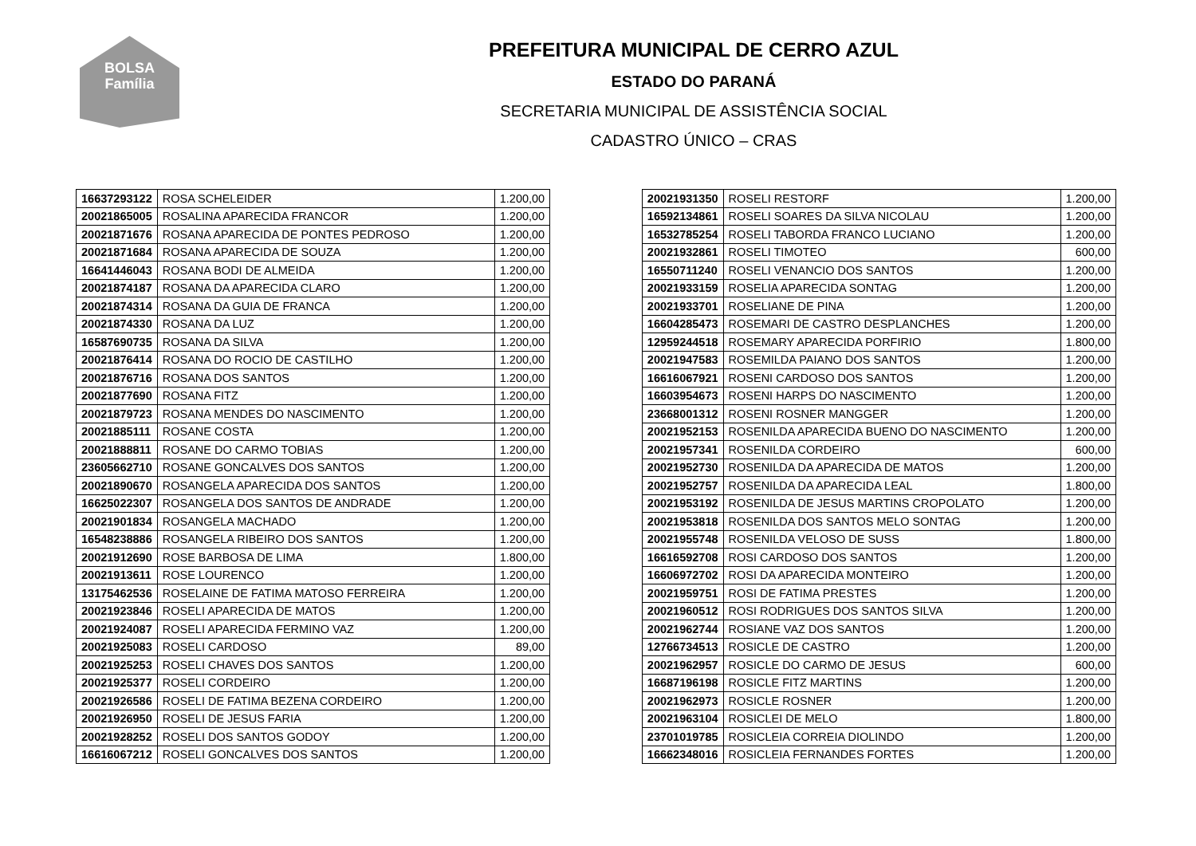BOLSA
Família
PREFEITURA MUNICIPAL DE CERRO AZUL
ESTADO DO PARANÁ
SECRETARIA MUNICIPAL DE ASSISTÊNCIA SOCIAL
CADASTRO ÚNICO – CRAS
| 16637293122 | ROSA SCHELEIDER | 1.200,00 |
| 20021865005 | ROSALINA APARECIDA FRANCOR | 1.200,00 |
| 20021871676 | ROSANA APARECIDA DE PONTES PEDROSO | 1.200,00 |
| 20021871684 | ROSANA APARECIDA DE SOUZA | 1.200,00 |
| 16641446043 | ROSANA BODI DE ALMEIDA | 1.200,00 |
| 20021874187 | ROSANA DA APARECIDA CLARO | 1.200,00 |
| 20021874314 | ROSANA DA GUIA DE FRANCA | 1.200,00 |
| 20021874330 | ROSANA DA LUZ | 1.200,00 |
| 16587690735 | ROSANA DA SILVA | 1.200,00 |
| 20021876414 | ROSANA DO ROCIO DE CASTILHO | 1.200,00 |
| 20021876716 | ROSANA DOS SANTOS | 1.200,00 |
| 20021877690 | ROSANA FITZ | 1.200,00 |
| 20021879723 | ROSANA MENDES DO NASCIMENTO | 1.200,00 |
| 20021885111 | ROSANE COSTA | 1.200,00 |
| 20021888811 | ROSANE DO CARMO TOBIAS | 1.200,00 |
| 23605662710 | ROSANE GONCALVES DOS SANTOS | 1.200,00 |
| 20021890670 | ROSANGELA APARECIDA DOS SANTOS | 1.200,00 |
| 16625022307 | ROSANGELA DOS SANTOS DE ANDRADE | 1.200,00 |
| 20021901834 | ROSANGELA MACHADO | 1.200,00 |
| 16548238886 | ROSANGELA RIBEIRO DOS SANTOS | 1.200,00 |
| 20021912690 | ROSE BARBOSA DE LIMA | 1.800,00 |
| 20021913611 | ROSE LOURENCO | 1.200,00 |
| 13175462536 | ROSELAINE DE FATIMA MATOSO FERREIRA | 1.200,00 |
| 20021923846 | ROSELI APARECIDA DE MATOS | 1.200,00 |
| 20021924087 | ROSELI APARECIDA FERMINO VAZ | 1.200,00 |
| 20021925083 | ROSELI CARDOSO | 89,00 |
| 20021925253 | ROSELI CHAVES DOS SANTOS | 1.200,00 |
| 20021925377 | ROSELI CORDEIRO | 1.200,00 |
| 20021926586 | ROSELI DE FATIMA BEZENA CORDEIRO | 1.200,00 |
| 20021926950 | ROSELI DE JESUS FARIA | 1.200,00 |
| 20021928252 | ROSELI DOS SANTOS GODOY | 1.200,00 |
| 16616067212 | ROSELI GONCALVES DOS SANTOS | 1.200,00 |
| 20021931350 | ROSELI RESTORF | 1.200,00 |
| 16592134861 | ROSELI SOARES DA SILVA NICOLAU | 1.200,00 |
| 16532785254 | ROSELI TABORDA FRANCO LUCIANO | 1.200,00 |
| 20021932861 | ROSELI TIMOTEO | 600,00 |
| 16550711240 | ROSELI VENANCIO DOS SANTOS | 1.200,00 |
| 20021933159 | ROSELIA APARECIDA SONTAG | 1.200,00 |
| 20021933701 | ROSELIANE DE PINA | 1.200,00 |
| 16604285473 | ROSEMARI DE CASTRO DESPLANCHES | 1.200,00 |
| 12959244518 | ROSEMARY APARECIDA PORFIRIO | 1.800,00 |
| 20021947583 | ROSEMILDA PAIANO DOS SANTOS | 1.200,00 |
| 16616067921 | ROSENI CARDOSO DOS SANTOS | 1.200,00 |
| 16603954673 | ROSENI HARPS DO NASCIMENTO | 1.200,00 |
| 23668001312 | ROSENI ROSNER MANGGER | 1.200,00 |
| 20021952153 | ROSENILDA APARECIDA BUENO DO NASCIMENTO | 1.200,00 |
| 20021957341 | ROSENILDA CORDEIRO | 600,00 |
| 20021952730 | ROSENILDA DA APARECIDA DE MATOS | 1.200,00 |
| 20021952757 | ROSENILDA DA APARECIDA LEAL | 1.800,00 |
| 20021953192 | ROSENILDA DE JESUS MARTINS CROPOLATO | 1.200,00 |
| 20021953818 | ROSENILDA DOS SANTOS MELO SONTAG | 1.200,00 |
| 20021955748 | ROSENILDA VELOSO DE SUSS | 1.800,00 |
| 16616592708 | ROSI CARDOSO DOS SANTOS | 1.200,00 |
| 16606972702 | ROSI DA APARECIDA MONTEIRO | 1.200,00 |
| 20021959751 | ROSI DE FATIMA PRESTES | 1.200,00 |
| 20021960512 | ROSI RODRIGUES DOS SANTOS SILVA | 1.200,00 |
| 20021962744 | ROSIANE VAZ DOS SANTOS | 1.200,00 |
| 12766734513 | ROSICLE DE CASTRO | 1.200,00 |
| 20021962957 | ROSICLE DO CARMO DE JESUS | 600,00 |
| 16687196198 | ROSICLE FITZ MARTINS | 1.200,00 |
| 20021962973 | ROSICLE ROSNER | 1.200,00 |
| 20021963104 | ROSICLEI DE MELO | 1.800,00 |
| 23701019785 | ROSICLEIA CORREIA DIOLINDO | 1.200,00 |
| 16662348016 | ROSICLEIA FERNANDES FORTES | 1.200,00 |